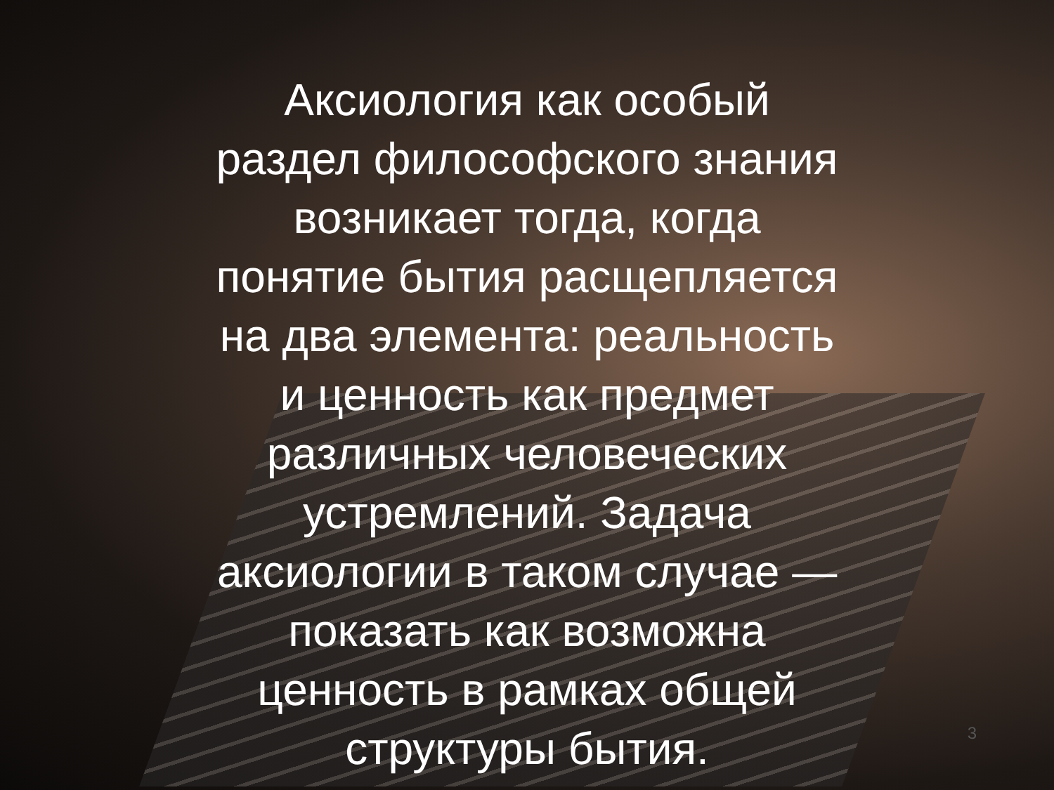Аксиология как особый раздел философского знания возникает тогда, когда понятие бытия расщепляется на два элемента: реальность и ценность как предмет различных человеческих устремлений. Задача аксиологии в таком случае — показать как возможна ценность в рамках общей структуры бытия.
3